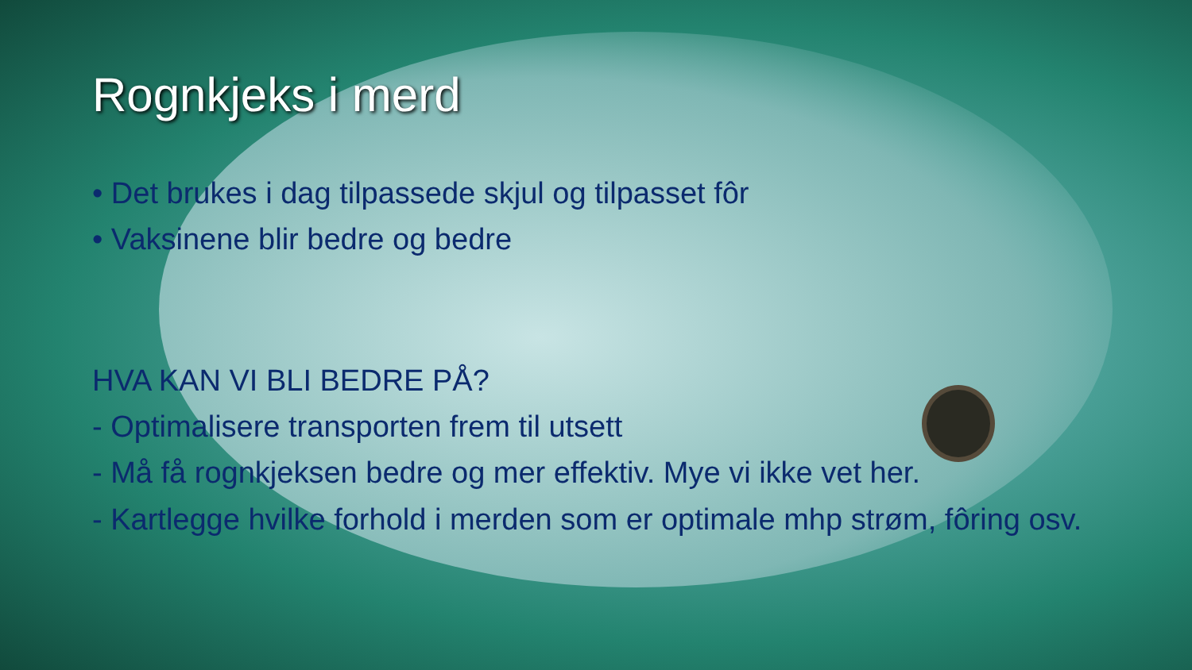Rognkjeks i merd
• Det brukes i dag tilpassede skjul og tilpasset fôr
• Vaksinene blir bedre og bedre
HVA KAN VI BLI BEDRE PÅ?
- Optimalisere transporten frem til utsett
- Må få rognkjeksen bedre og mer effektiv. Mye vi ikke vet her.
- Kartlegge hvilke forhold i merden som er optimale mhp strøm, fôring osv.